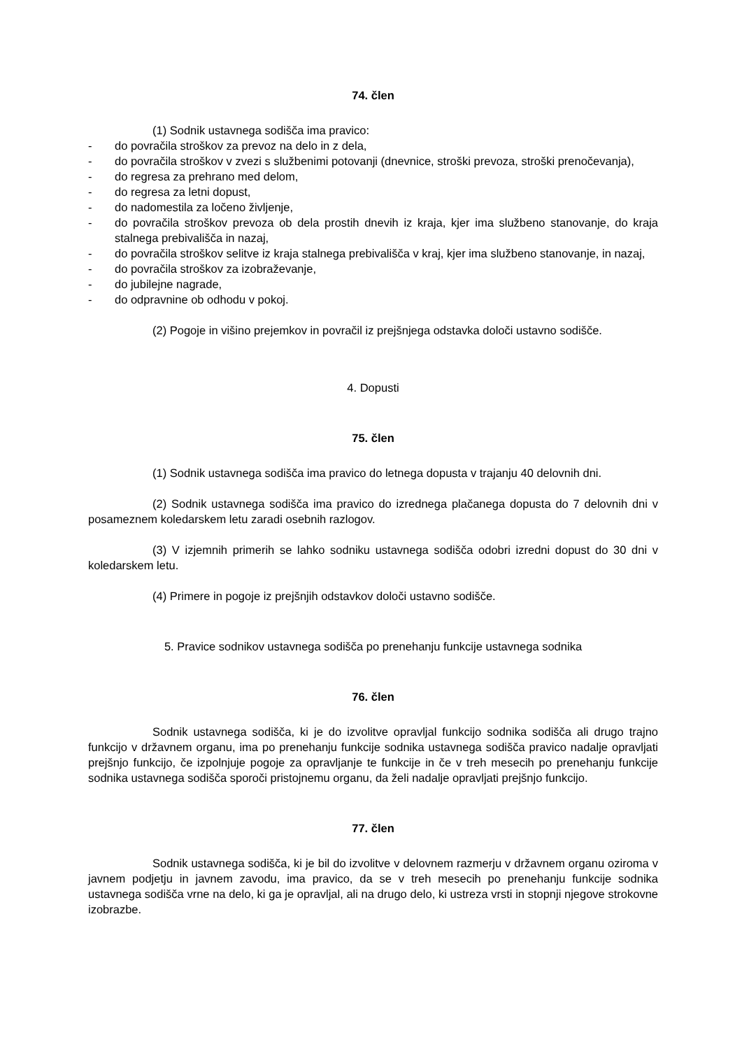74. člen
(1) Sodnik ustavnega sodišča ima pravico:
- do povračila stroškov za prevoz na delo in z dela,
- do povračila stroškov v zvezi s službenimi potovanji (dnevnice, stroški prevoza, stroški prenočevanja),
- do regresa za prehrano med delom,
- do regresa za letni dopust,
- do nadomestila za ločeno življenje,
- do povračila stroškov prevoza ob dela prostih dnevih iz kraja, kjer ima službeno stanovanje, do kraja stalnega prebivališča in nazaj,
- do povračila stroškov selitve iz kraja stalnega prebivališča v kraj, kjer ima službeno stanovanje, in nazaj,
- do povračila stroškov za izobraževanje,
- do jubilejne nagrade,
- do odpravnine ob odhodu v pokoj.
(2) Pogoje in višino prejemkov in povračil iz prejšnjega odstavka določi ustavno sodišče.
4. Dopusti
75. člen
(1) Sodnik ustavnega sodišča ima pravico do letnega dopusta v trajanju 40 delovnih dni.
(2) Sodnik ustavnega sodišča ima pravico do izrednega plačanega dopusta do 7 delovnih dni v posameznem koledarskem letu zaradi osebnih razlogov.
(3) V izjemnih primerih se lahko sodniku ustavnega sodišča odobri izredni dopust do 30 dni v koledarskem letu.
(4) Primere in pogoje iz prejšnjih odstavkov določi ustavno sodišče.
5. Pravice sodnikov ustavnega sodišča po prenehanju funkcije ustavnega sodnika
76. člen
Sodnik ustavnega sodišča, ki je do izvolitve opravljal funkcijo sodnika sodišča ali drugo trajno funkcijo v državnem organu, ima po prenehanju funkcije sodnika ustavnega sodišča pravico nadalje opravljati prejšnjo funkcijo, če izpolnjuje pogoje za opravljanje te funkcije in če v treh mesecih po prenehanju funkcije sodnika ustavnega sodišča sporoči pristojnemu organu, da želi nadalje opravljati prejšnjo funkcijo.
77. člen
Sodnik ustavnega sodišča, ki je bil do izvolitve v delovnem razmerju v državnem organu oziroma v javnem podjetju in javnem zavodu, ima pravico, da se v treh mesecih po prenehanju funkcije sodnika ustavnega sodišča vrne na delo, ki ga je opravljal, ali na drugo delo, ki ustreza vrsti in stopnji njegove strokovne izobrazbe.